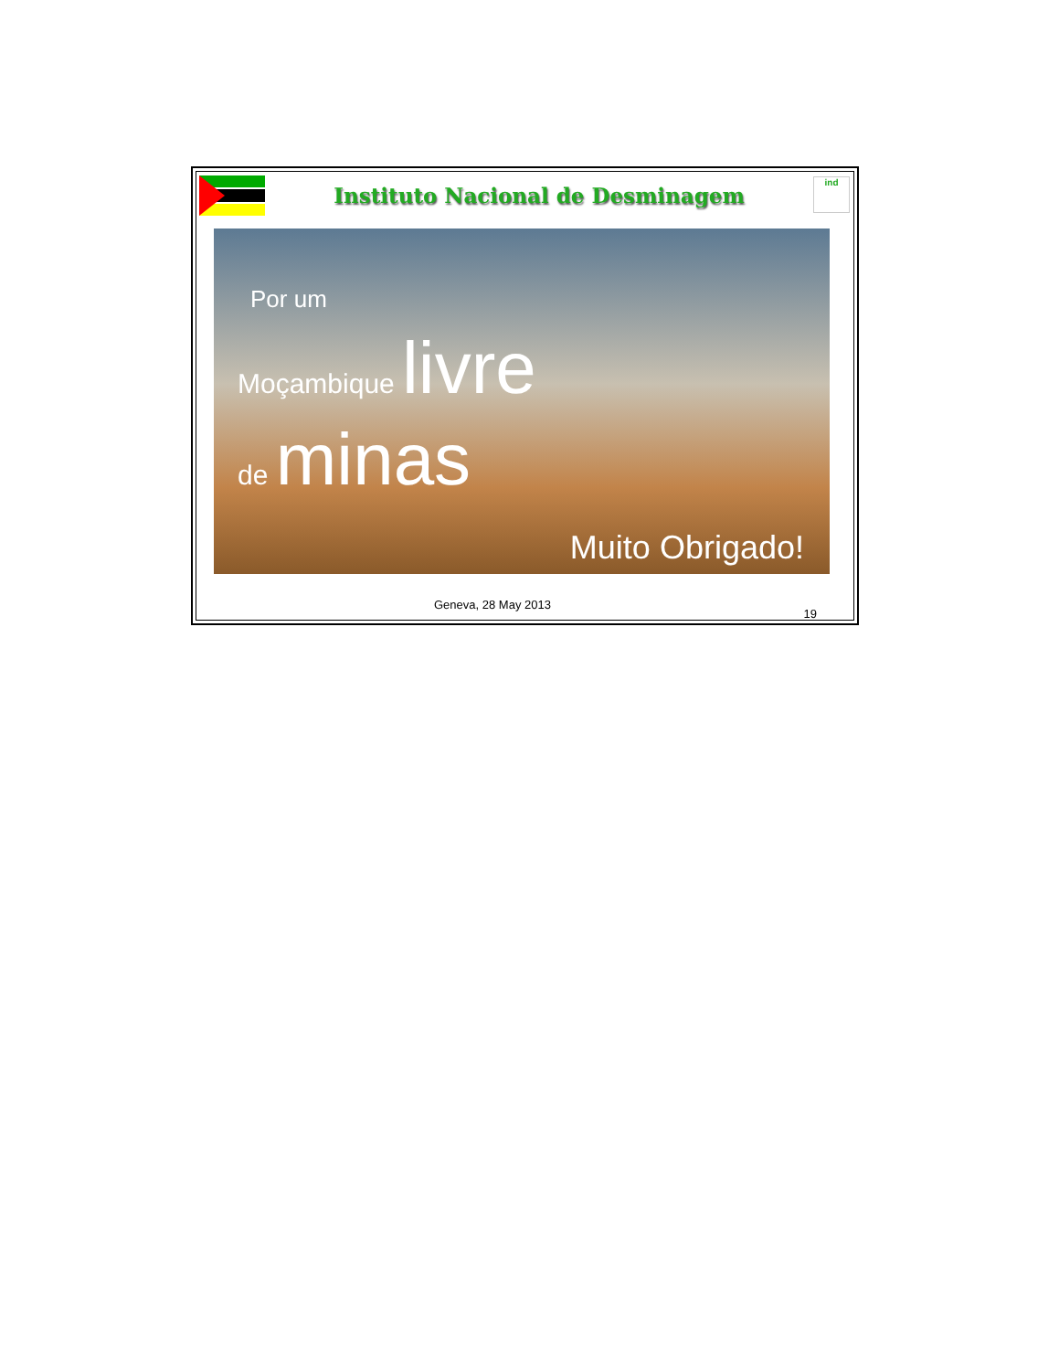Instituto Nacional de Desminagem
ind
Por um
Moçambique livre
de minas
Muito Obrigado!
Geneva, 28 May 2013 19